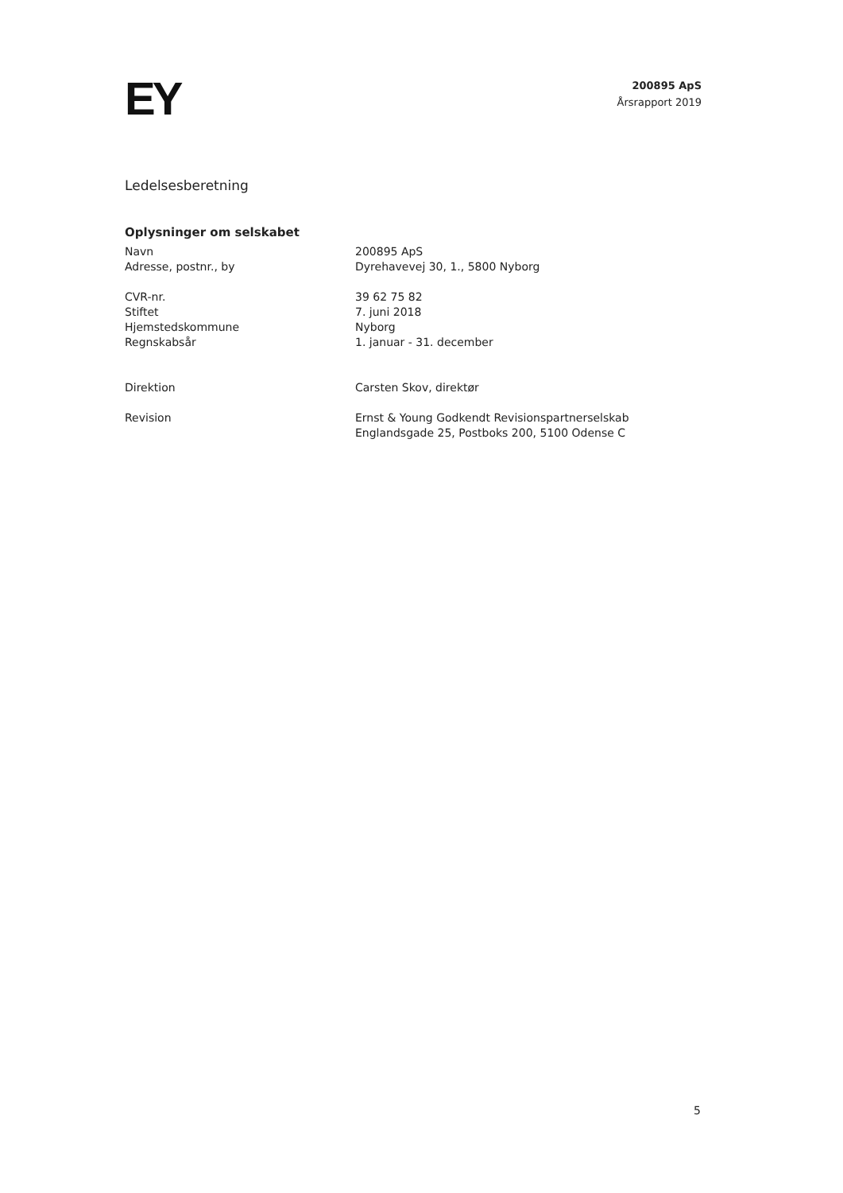EY
200895 ApS
Årsrapport 2019
Ledelsesberetning
Oplysninger om selskabet
| Navn | 200895 ApS |
| Adresse, postnr., by | Dyrehavevej 30, 1., 5800 Nyborg |
| CVR-nr. | 39 62 75 82 |
| Stiftet | 7. juni 2018 |
| Hjemstedskommune | Nyborg |
| Regnskabsår | 1. januar - 31. december |
| Direktion | Carsten Skov, direktør |
| Revision | Ernst & Young Godkendt Revisionspartnerselskab Englandsgade 25, Postboks 200, 5100 Odense C |
5